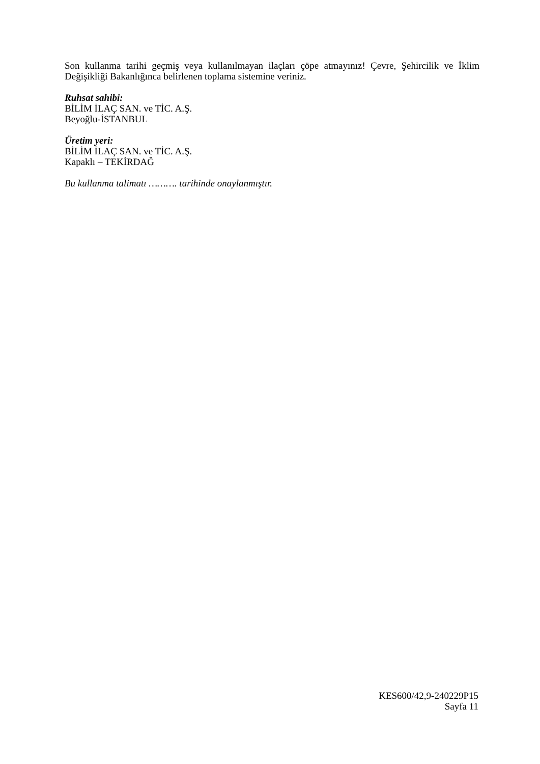Son kullanma tarihi geçmiş veya kullanılmayan ilaçları çöpe atmayınız! Çevre, Şehircilik ve İklim Değişikliği Bakanlığınca belirlenen toplama sistemine veriniz.
Ruhsat sahibi:
BİLİM İLAÇ SAN. ve TİC. A.Ş.
Beyoğlu-İSTANBUL
Üretim yeri:
BİLİM İLAÇ SAN. ve TİC. A.Ş.
Kapaklı – TEKİRDAĞ
Bu kullanma talimatı ………. tarihinde onaylanmıştır.
KES600/42,9-240229P15
Sayfa 11